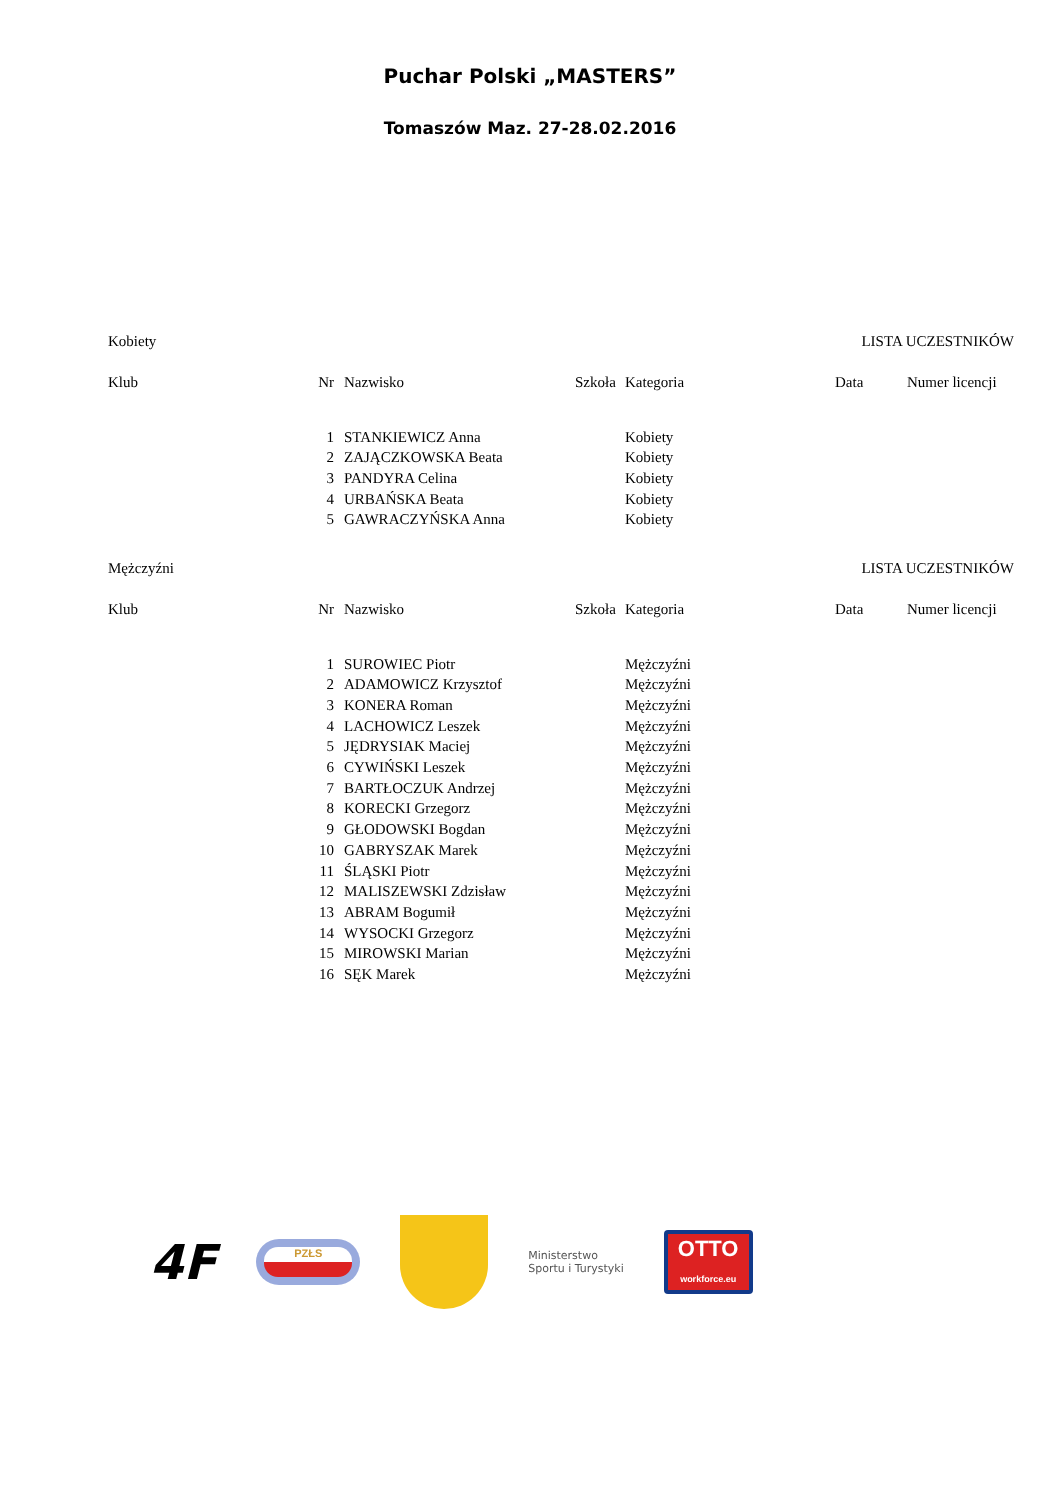Puchar Polski „MASTERS”
Tomaszów Maz. 27-28.02.2016
Kobiety LISTA UCZESTNIKÓW
| Klub | Nr | Nazwisko | Szkoła | Kategoria | Data | Numer licencji |
| --- | --- | --- | --- | --- | --- | --- |
| | 1 | STANKIEWICZ Anna | | Kobiety | | |
| | 2 | ZAJĄCZKOWSKA Beata | | Kobiety | | |
| | 3 | PANDYRA Celina | | Kobiety | | |
| | 4 | URBAŃSKA Beata | | Kobiety | | |
| | 5 | GAWRACZYŃSKA Anna | | Kobiety | | |
Mężczyźni LISTA UCZESTNIKÓW
| Klub | Nr | Nazwisko | Szkoła | Kategoria | Data | Numer licencji |
| --- | --- | --- | --- | --- | --- | --- |
| | 1 | SUROWIEC Piotr | | Mężczyźni | | |
| | 2 | ADAMOWICZ Krzysztof | | Mężczyźni | | |
| | 3 | KONERA Roman | | Mężczyźni | | |
| | 4 | LACHOWICZ Leszek | | Mężczyźni | | |
| | 5 | JĘDRYSIAK Maciej | | Mężczyźni | | |
| | 6 | CYWIŃSKI Leszek | | Mężczyźni | | |
| | 7 | BARTŁOCZUK Andrzej | | Mężczyźni | | |
| | 8 | KORECKI Grzegorz | | Mężczyźni | | |
| | 9 | GŁODOWSKI Bogdan | | Mężczyźni | | |
| | 10 | GABRYSZAK Marek | | Mężczyźni | | |
| | 11 | ŚLĄSKI Piotr | | Mężczyźni | | |
| | 12 | MALISZEWSKI Zdzisław | | Mężczyźni | | |
| | 13 | ABRAM Bogumił | | Mężczyźni | | |
| | 14 | WYSOCKI Grzegorz | | Mężczyźni | | |
| | 15 | MIROWSKI Marian | | Mężczyźni | | |
| | 16 | SĘK Marek | | Mężczyźni | | |
4F
PZŁS
Ministerstwo
Sportu i Turystyki
OTTO
workforce.eu